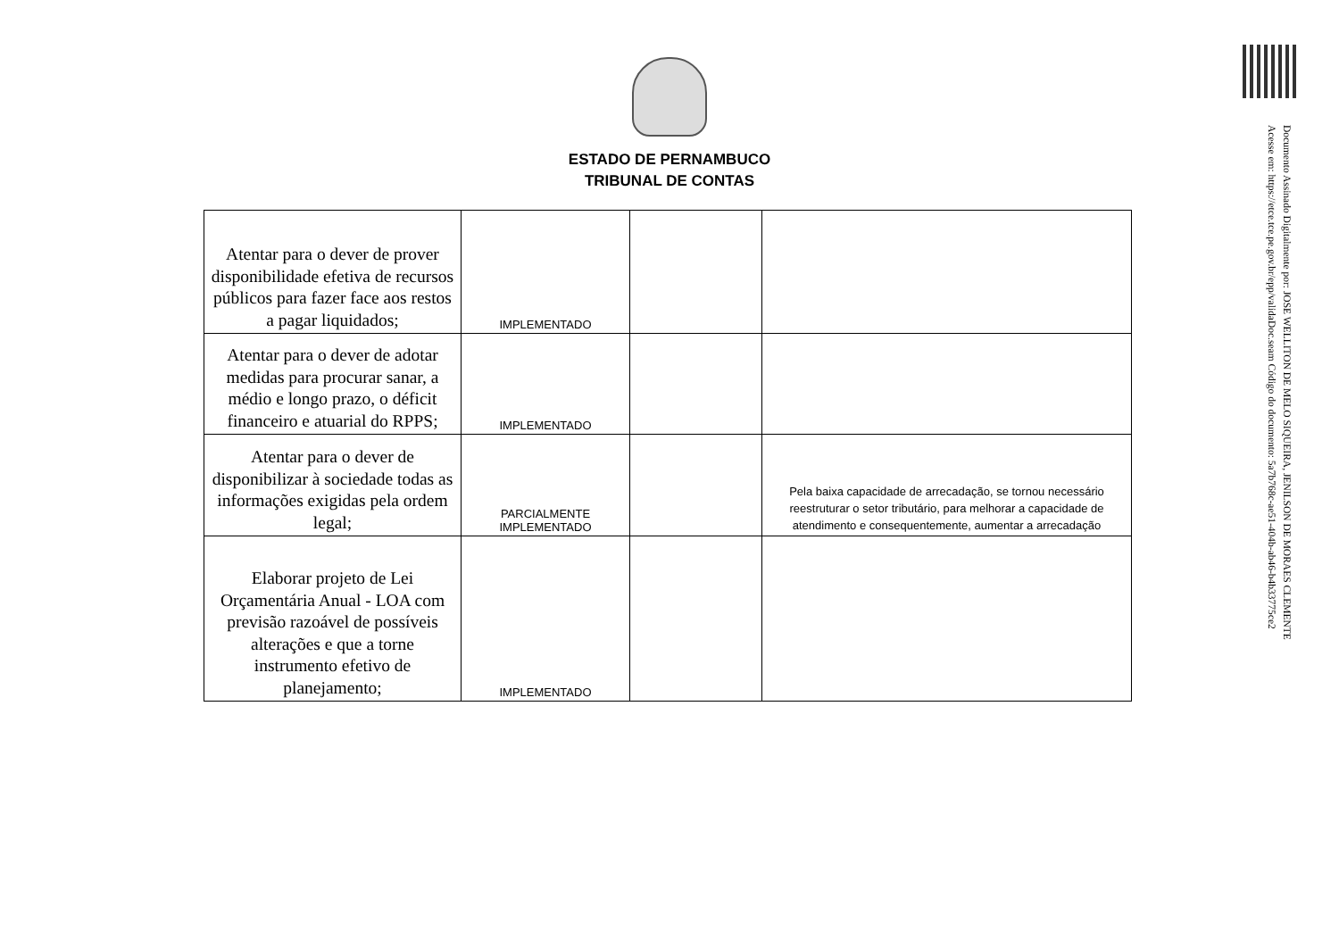Documento Assinado Digitalmente por: JOSE WELLITON DE MELO SIQUEIRA, JENILSON DE MORAES CLEMENTE
Acesse em: https://etce.tce.pe.gov.br/epp/validaDoc.seam Código do documento: 5a7b768c-ae51-404b-ab46-b4b33775ce2
ESTADO DE PERNAMBUCO
TRIBUNAL DE CONTAS
| Atentar para o dever de prover disponibilidade efetiva de recursos públicos para fazer face aos restos a pagar liquidados; | IMPLEMENTADO | | |
| Atentar para o dever de adotar medidas para procurar sanar, a médio e longo prazo, o déficit financeiro e atuarial do RPPS; | IMPLEMENTADO | | |
| Atentar para o dever de disponibilizar à sociedade todas as informações exigidas pela ordem legal; | PARCIALMENTE IMPLEMENTADO | | Pela baixa capacidade de arrecadação, se tornou necessário reestruturar o setor tributário, para melhorar a capacidade de atendimento e consequentemente, aumentar a arrecadação |
| Elaborar projeto de Lei Orçamentária Anual - LOA com previsão razoável de possíveis alterações e que a torne instrumento efetivo de planejamento; | IMPLEMENTADO | | |